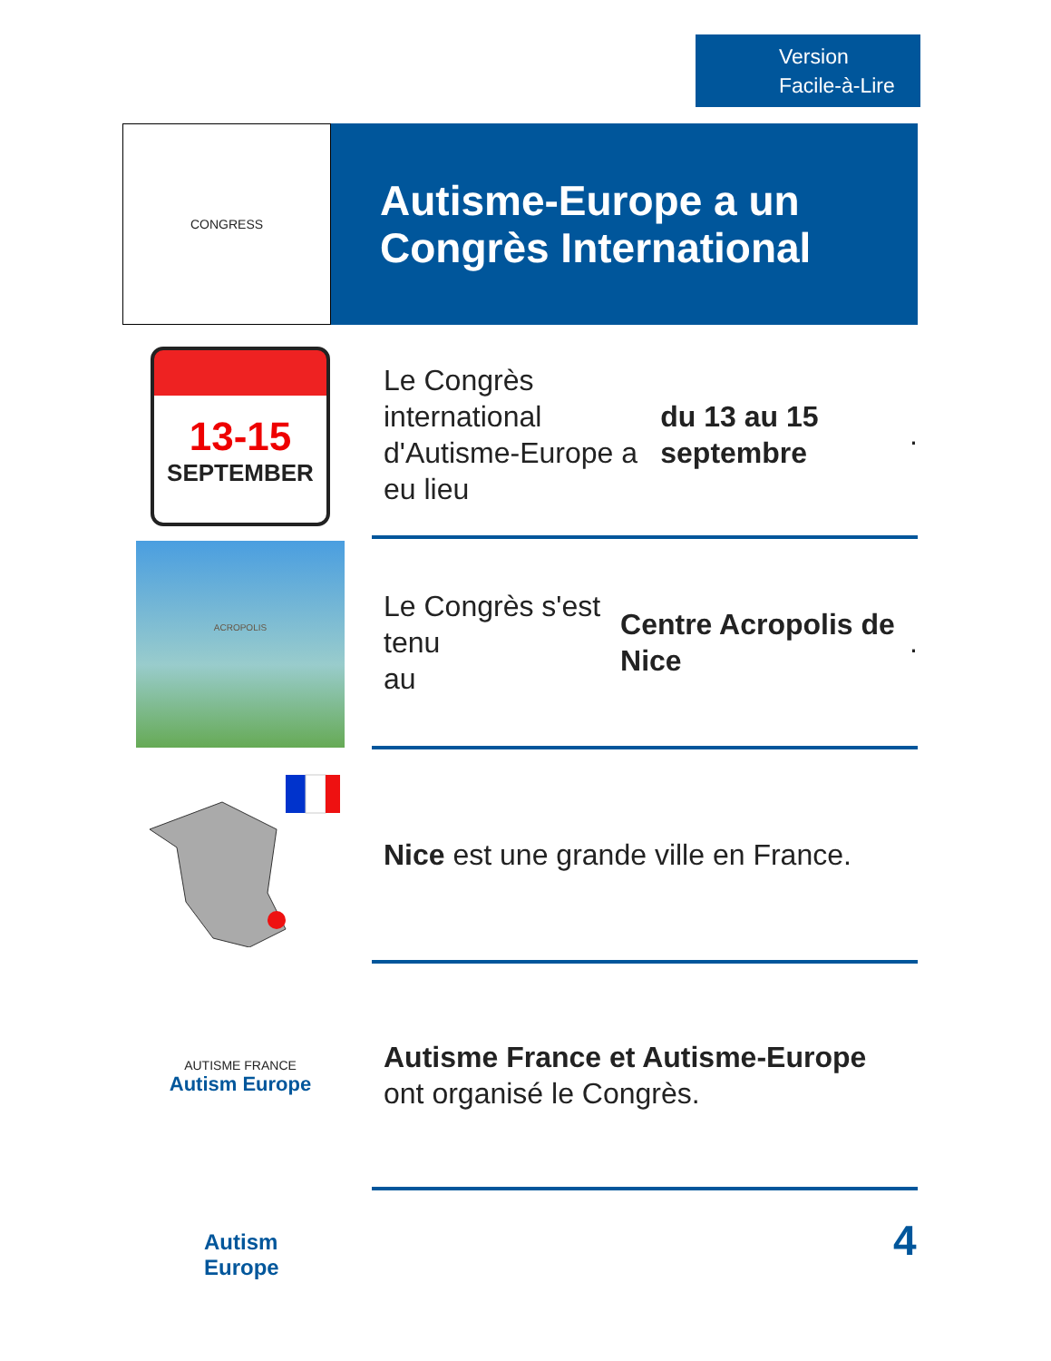Version
Facile-à-Lire
CONGRESS
Autisme-Europe a un
Congrès International
13-15
SEPTEMBER
Le Congrès international
d'Autisme-Europe a eu lieu
du 13 au 15 septembre.
ACROPOLIS
Le Congrès s'est tenu
au Centre Acropolis de Nice.
Nice est une grande ville en France.
AUTISME FRANCE
Autism Europe
Autisme France et Autisme-Europe
ont organisé le Congrès.
Autism
Europe
4